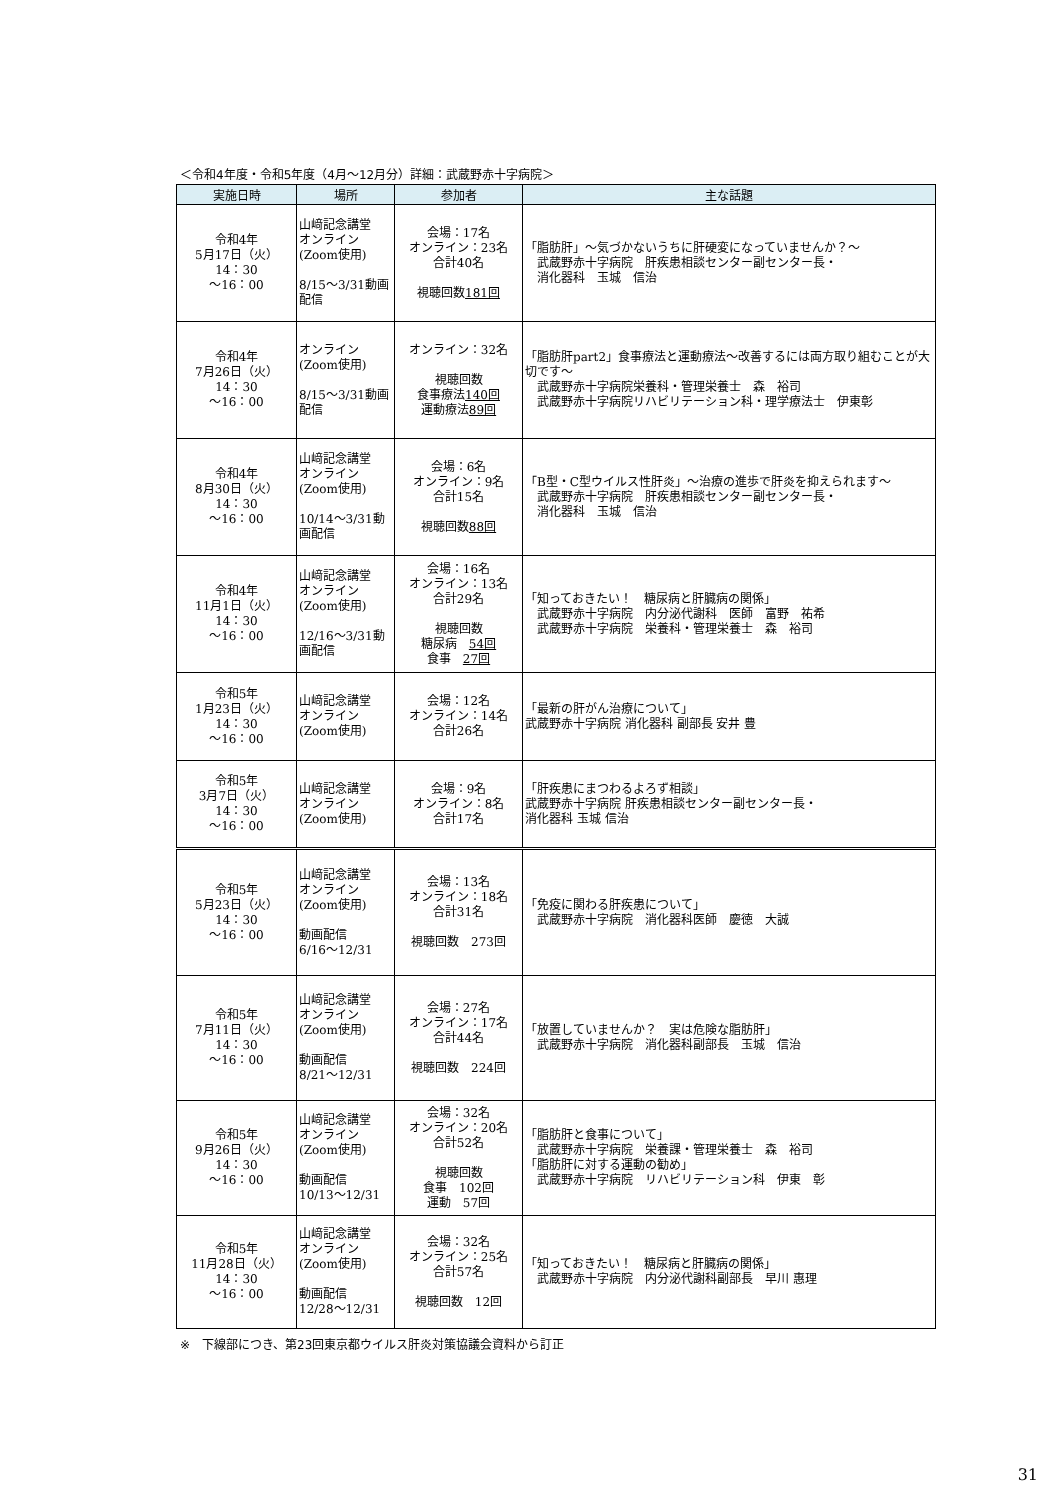＜令和4年度・令和5年度（4月～12月分）詳細：武蔵野赤十字病院＞
| 実施日時 | 場所 | 参加者 | 主な話題 |
| --- | --- | --- | --- |
| 令和4年 5月17日（火） 14：30 ～16：00 | 山﨑記念講堂 オンライン (Zoom使用) 8/15～3/31動画配信 | 会場：17名 オンライン：23名 合計40名 視聴回数 181回 | 「脂肪肝」～気づかないうちに肝硬変になっていませんか？～ 武蔵野赤十字病院 肝疾患相談センター副センター長・ 消化器科 玉城 信治 |
| 令和4年 7月26日（火） 14：30 ～16：00 | オンライン (Zoom使用) 8/15～3/31動画配信 | オンライン：32名 視聴回数 食事療法 140回 運動療法 89回 | 「脂肪肝part2」食事療法と運動療法～改善するには両方取り組むことが大切です～ 武蔵野赤十字病院栄養科・管理栄養士 森 裕司 武蔵野赤十字病院リハビリテーション科・理学療法士 伊東彰 |
| 令和4年 8月30日（火） 14：30 ～16：00 | 山﨑記念講堂 オンライン (Zoom使用) 10/14～3/31動画配信 | 会場：6名 オンライン：9名 合計15名 視聴回数 88回 | 「B型・C型ウイルス性肝炎」～治療の進歩で肝炎を抑えられます～ 武蔵野赤十字病院 肝疾患相談センター副センター長・ 消化器科 玉城 信治 |
| 令和4年 11月1日（火） 14：30 ～16：00 | 山﨑記念講堂 オンライン (Zoom使用) 12/16～3/31動画配信 | 会場：16名 オンライン：13名 合計29名 視聴回数 糖尿病 54回 食事 27回 | 「知っておきたい！ 糖尿病と肝臓病の関係」 武蔵野赤十字病院 内分泌代謝科 医師 富野 祐希 武蔵野赤十字病院 栄養科・管理栄養士 森 裕司 |
| 令和5年 1月23日（火） 14：30 ～16：00 | 山﨑記念講堂 オンライン (Zoom使用) | 会場：12名 オンライン：14名 合計26名 | 「最新の肝がん治療について」 武蔵野赤十字病院 消化器科 副部長 安井 豊 |
| 令和5年 3月7日（火） 14：30 ～16：00 | 山﨑記念講堂 オンライン (Zoom使用) | 会場：9名 オンライン：8名 合計17名 | 「肝疾患にまつわるよろず相談」 武蔵野赤十字病院 肝疾患相談センター副センター長・ 消化器科 玉城 信治 |
| 令和5年 5月23日（火） 14：30 ～16：00 | 山﨑記念講堂 オンライン (Zoom使用) 動画配信 6/16～12/31 | 会場：13名 オンライン：18名 合計31名 視聴回数 273回 | 「免疫に関わる肝疾患について」 武蔵野赤十字病院 消化器科医師 慶徳 大誠 |
| 令和5年 7月11日（火） 14：30 ～16：00 | 山﨑記念講堂 オンライン (Zoom使用) 動画配信 8/21～12/31 | 会場：27名 オンライン：17名 合計44名 視聴回数 224回 | 「放置していませんか？ 実は危険な脂肪肝」 武蔵野赤十字病院 消化器科副部長 玉城 信治 |
| 令和5年 9月26日（火） 14：30 ～16：00 | 山﨑記念講堂 オンライン (Zoom使用) 動画配信 10/13～12/31 | 会場：32名 オンライン：20名 合計52名 視聴回数 食事 102回 運動 57回 | 「脂肪肝と食事について」 武蔵野赤十字病院 栄養課・管理栄養士 森 裕司 「脂肪肝に対する運動の勧め」 武蔵野赤十字病院 リハビリテーション科 伊東 彰 |
| 令和5年 11月28日（火） 14：30 ～16：00 | 山﨑記念講堂 オンライン (Zoom使用) 動画配信 12/28～12/31 | 会場：32名 オンライン：25名 合計57名 視聴回数 12回 | 「知っておきたい！ 糖尿病と肝臓病の関係」 武蔵野赤十字病院 内分泌代謝科副部長 早川 惠理 |
※　下線部につき、第23回東京都ウイルス肝炎対策協議会資料から訂正
31